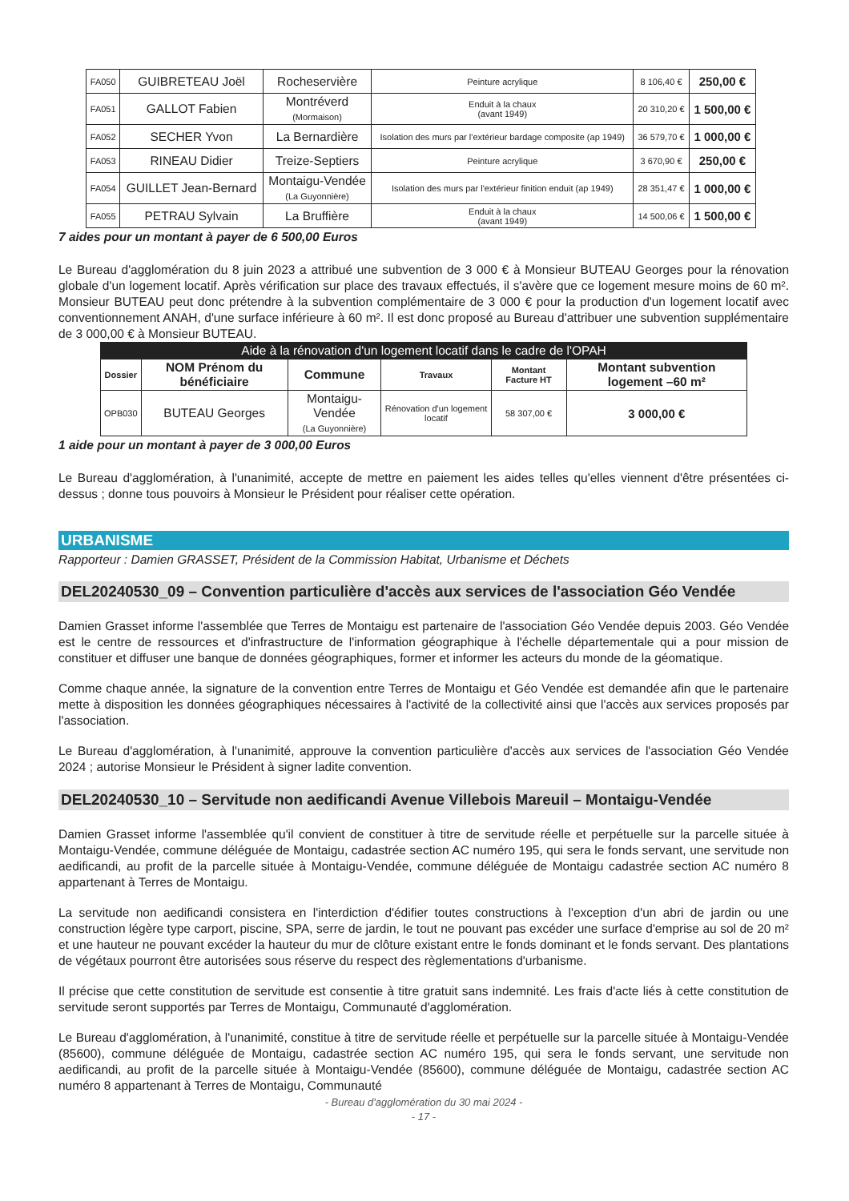| FA050 | GUIBRETEAU Joël | Rocheservière | Peinture acrylique | 8 106,40 € | 250,00 € |
| FA051 | GALLOT Fabien | Montréverd (Mormaison) | Enduit à la chaux (avant 1949) | 20 310,20 € | 1 500,00 € |
| FA052 | SECHER Yvon | La Bernardière | Isolation des murs par l'extérieur bardage composite (ap 1949) | 36 579,70 € | 1 000,00 € |
| FA053 | RINEAU Didier | Treize-Septiers | Peinture acrylique | 3 670,90 € | 250,00 € |
| FA054 | GUILLET Jean-Bernard | Montaigu-Vendée (La Guyonnière) | Isolation des murs par l'extérieur finition enduit (ap 1949) | 28 351,47 € | 1 000,00 € |
| FA055 | PETRAU Sylvain | La Bruffière | Enduit à la chaux (avant 1949) | 14 500,06 € | 1 500,00 € |
7 aides pour un montant à payer de 6 500,00 Euros
Le Bureau d'agglomération du 8 juin 2023 a attribué une subvention de 3 000 € à Monsieur BUTEAU Georges pour la rénovation globale d'un logement locatif. Après vérification sur place des travaux effectués, il s'avère que ce logement mesure moins de 60 m². Monsieur BUTEAU peut donc prétendre à la subvention complémentaire de 3 000 € pour la production d'un logement locatif avec conventionnement ANAH, d'une surface inférieure à 60 m². Il est donc proposé au Bureau d'attribuer une subvention supplémentaire de 3 000,00 € à Monsieur BUTEAU.
| Aide à la rénovation d'un logement locatif dans le cadre de l'OPAH | | | | | |
| --- | --- | --- | --- | --- | --- |
| Dossier | NOM Prénom du bénéficiaire | Commune | Travaux | Montant Facture HT | Montant subvention logement –60 m² |
| OPB030 | BUTEAU Georges | Montaigu-Vendée (La Guyonnière) | Rénovation d'un logement locatif | 58 307,00 € | 3 000,00 € |
1 aide pour un montant à payer de 3 000,00 Euros
Le Bureau d'agglomération, à l'unanimité, accepte de mettre en paiement les aides telles qu'elles viennent d'être présentées ci-dessus ; donne tous pouvoirs à Monsieur le Président pour réaliser cette opération.
URBANISME
Rapporteur : Damien GRASSET, Président de la Commission Habitat, Urbanisme et Déchets
DEL20240530_09 – Convention particulière d'accès aux services de l'association Géo Vendée
Damien Grasset informe l'assemblée que Terres de Montaigu est partenaire de l'association Géo Vendée depuis 2003. Géo Vendée est le centre de ressources et d'infrastructure de l'information géographique à l'échelle départementale qui a pour mission de constituer et diffuser une banque de données géographiques, former et informer les acteurs du monde de la géomatique.
Comme chaque année, la signature de la convention entre Terres de Montaigu et Géo Vendée est demandée afin que le partenaire mette à disposition les données géographiques nécessaires à l'activité de la collectivité ainsi que l'accès aux services proposés par l'association.
Le Bureau d'agglomération, à l'unanimité, approuve la convention particulière d'accès aux services de l'association Géo Vendée 2024 ; autorise Monsieur le Président à signer ladite convention.
DEL20240530_10 – Servitude non aedificandi Avenue Villebois Mareuil – Montaigu-Vendée
Damien Grasset informe l'assemblée qu'il convient de constituer à titre de servitude réelle et perpétuelle sur la parcelle située à Montaigu-Vendée, commune déléguée de Montaigu, cadastrée section AC numéro 195, qui sera le fonds servant, une servitude non aedificandi, au profit de la parcelle située à Montaigu-Vendée, commune déléguée de Montaigu cadastrée section AC numéro 8 appartenant à Terres de Montaigu.
La servitude non aedificandi consistera en l'interdiction d'édifier toutes constructions à l'exception d'un abri de jardin ou une construction légère type carport, piscine, SPA, serre de jardin, le tout ne pouvant pas excéder une surface d'emprise au sol de 20 m² et une hauteur ne pouvant excéder la hauteur du mur de clôture existant entre le fonds dominant et le fonds servant. Des plantations de végétaux pourront être autorisées sous réserve du respect des règlementations d'urbanisme.
Il précise que cette constitution de servitude est consentie à titre gratuit sans indemnité. Les frais d'acte liés à cette constitution de servitude seront supportés par Terres de Montaigu, Communauté d'agglomération.
Le Bureau d'agglomération, à l'unanimité, constitue à titre de servitude réelle et perpétuelle sur la parcelle située à Montaigu-Vendée (85600), commune déléguée de Montaigu, cadastrée section AC numéro 195, qui sera le fonds servant, une servitude non aedificandi, au profit de la parcelle située à Montaigu-Vendée (85600), commune déléguée de Montaigu, cadastrée section AC numéro 8 appartenant à Terres de Montaigu, Communauté
- Bureau d'agglomération du 30 mai 2024 -
- 17 -